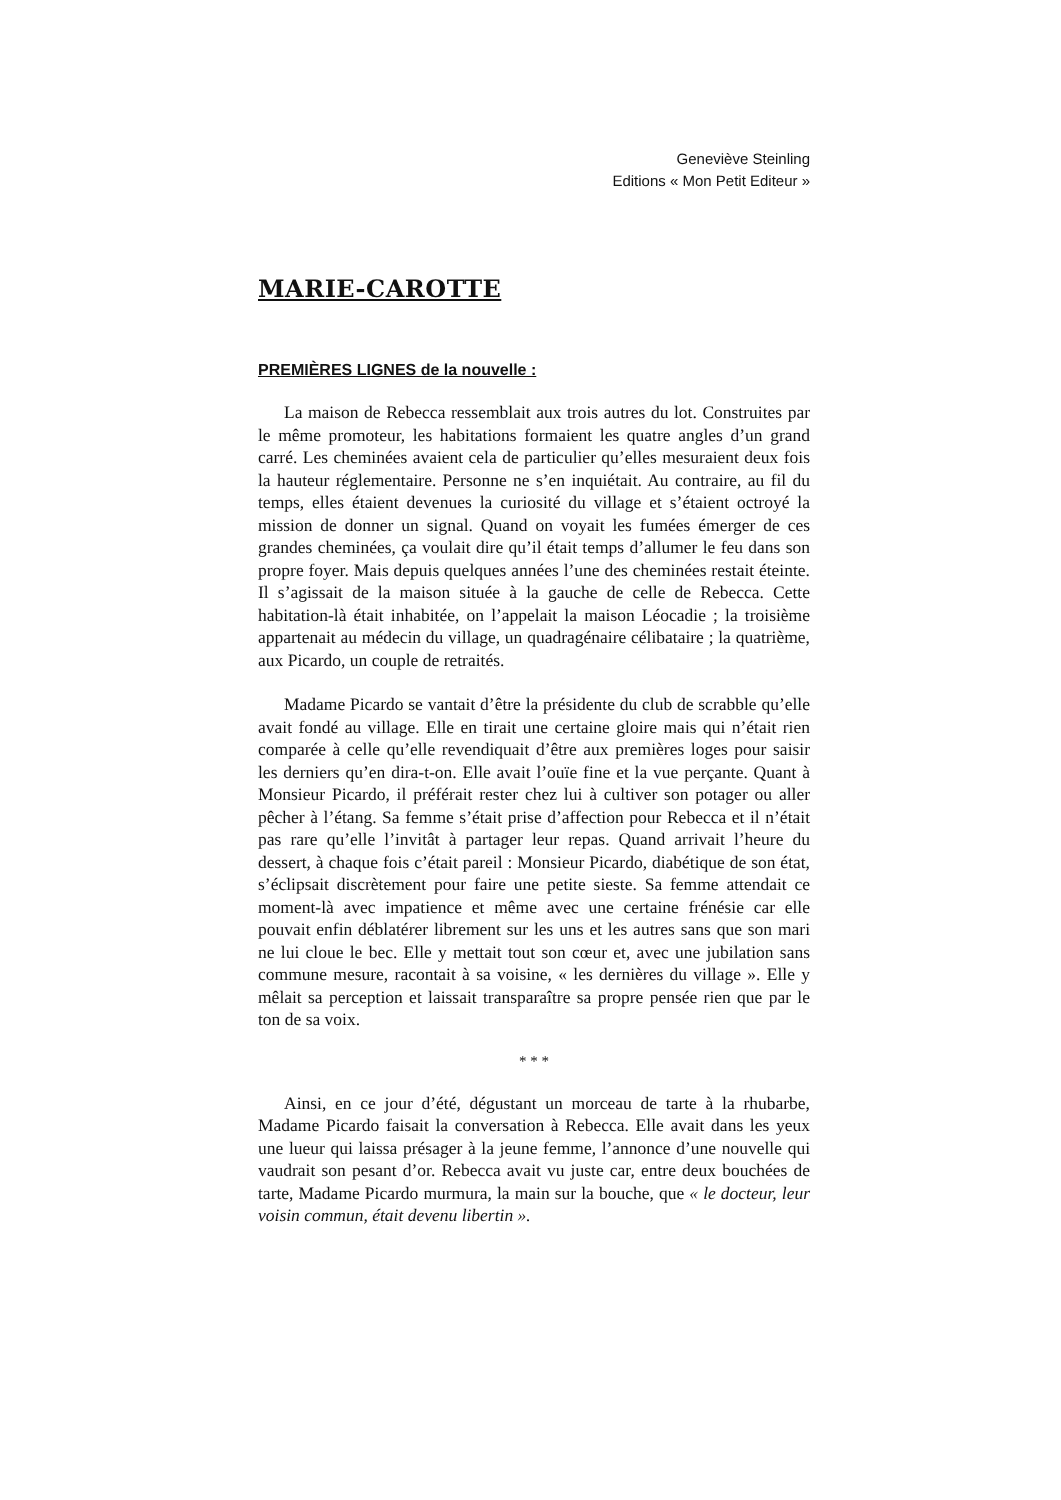Geneviève Steinling
Editions « Mon Petit Editeur »
MARIE-CAROTTE
PREMIÈRES LIGNES de la nouvelle :
La maison de Rebecca ressemblait aux trois autres du lot. Construites par le même promoteur, les habitations formaient les quatre angles d’un grand carré. Les cheminées avaient cela de particulier qu’elles mesuraient deux fois la hauteur réglementaire. Personne ne s’en inquiétait. Au contraire, au fil du temps, elles étaient devenues la curiosité du village et s’étaient octroyé la mission de donner un signal. Quand on voyait les fumées émerger de ces grandes cheminées, ça voulait dire qu’il était temps d’allumer le feu dans son propre foyer. Mais depuis quelques années l’une des cheminées restait éteinte. Il s’agissait de la maison située à la gauche de celle de Rebecca. Cette habitation-là était inhabitée, on l’appelait la maison Léocadie ; la troisième appartenait au médecin du village, un quadragénaire célibataire ; la quatrième, aux Picardo, un couple de retraités.
Madame Picardo se vantait d’être la présidente du club de scrabble qu’elle avait fondé au village. Elle en tirait une certaine gloire mais qui n’était rien comparée à celle qu’elle revendiquait d’être aux premières loges pour saisir les derniers qu’en dira-t-on. Elle avait l’ouïe fine et la vue perçante. Quant à Monsieur Picardo, il préférait rester chez lui à cultiver son potager ou aller pêcher à l’étang. Sa femme s’était prise d’affection pour Rebecca et il n’était pas rare qu’elle l’invitât à partager leur repas. Quand arrivait l’heure du dessert, à chaque fois c’était pareil : Monsieur Picardo, diabétique de son état, s’éclipsait discrètement pour faire une petite sieste. Sa femme attendait ce moment-là avec impatience et même avec une certaine frénésie car elle pouvait enfin déblatérer librement sur les uns et les autres sans que son mari ne lui cloue le bec. Elle y mettait tout son cœur et, avec une jubilation sans commune mesure, racontait à sa voisine, « les dernières du village ». Elle y mêlait sa perception et laissait transparaître sa propre pensée rien que par le ton de sa voix.
* * *
Ainsi, en ce jour d’été, dégustant un morceau de tarte à la rhubarbe, Madame Picardo faisait la conversation à Rebecca. Elle avait dans les yeux une lueur qui laissa présager à la jeune femme, l’annonce d’une nouvelle qui vaudrait son pesant d’or. Rebecca avait vu juste car, entre deux bouchées de tarte, Madame Picardo murmura, la main sur la bouche, que « le docteur, leur voisin commun, était devenu libertin ».